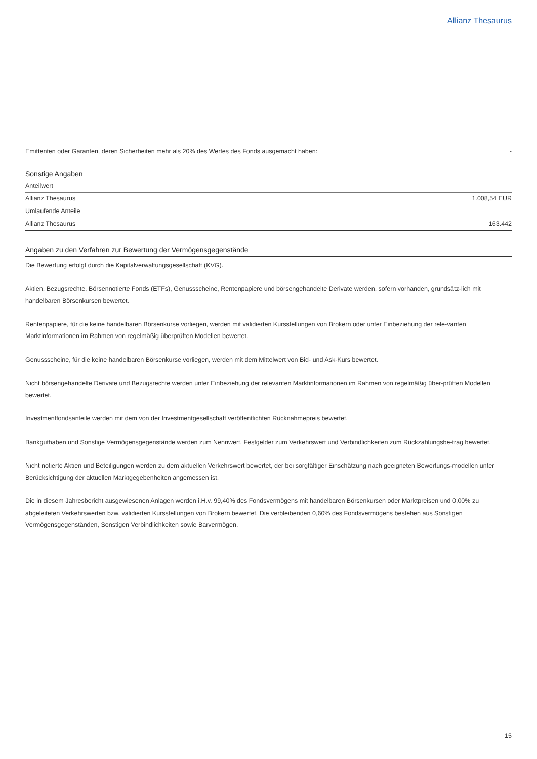Allianz Thesaurus
| Emittenten oder Garanten, deren Sicherheiten mehr als 20% des Wertes des Fonds ausgemacht haben: | - |
Sonstige Angaben
| Anteilwert | |
| Allianz Thesaurus | 1.008,54 EUR |
| Umlaufende Anteile | |
| Allianz Thesaurus | 163.442 |
Angaben zu den Verfahren zur Bewertung der Vermögensgegenstände
Die Bewertung erfolgt durch die Kapitalverwaltungsgesellschaft (KVG).
Aktien, Bezugsrechte, Börsennotierte Fonds (ETFs), Genussscheine, Rentenpapiere und börsengehandelte Derivate werden, sofern vorhanden, grundsätz-lich mit handelbaren Börsenkursen bewertet.
Rentenpapiere, für die keine handelbaren Börsenkurse vorliegen, werden mit validierten Kursstellungen von Brokern oder unter Einbeziehung der rele-vanten Marktinformationen im Rahmen von regelmäßig überprüften Modellen bewertet.
Genussscheine, für die keine handelbaren Börsenkurse vorliegen, werden mit dem Mittelwert von Bid- und Ask-Kurs bewertet.
Nicht börsengehandelte Derivate und Bezugsrechte werden unter Einbeziehung der relevanten Marktinformationen im Rahmen von regelmäßig über-prüften Modellen bewertet.
Investmentfondsanteile werden mit dem von der Investmentgesellschaft veröffentlichten Rücknahmepreis bewertet.
Bankguthaben und Sonstige Vermögensgegenstände werden zum Nennwert, Festgelder zum Verkehrswert und Verbindlichkeiten zum Rückzahlungsbe-trag bewertet.
Nicht notierte Aktien und Beteiligungen werden zu dem aktuellen Verkehrswert bewertet, der bei sorgfältiger Einschätzung nach geeigneten Bewertungs-modellen unter Berücksichtigung der aktuellen Marktgegebenheiten angemessen ist.
Die in diesem Jahresbericht ausgewiesenen Anlagen werden i.H.v. 99,40% des Fondsvermögens mit handelbaren Börsenkursen oder Marktpreisen und 0,00% zu abgeleiteten Verkehrswerten bzw. validierten Kursstellungen von Brokern bewertet. Die verbleibenden 0,60% des Fondsvermögens bestehen aus Sonstigen Vermögensgegenständen, Sonstigen Verbindlichkeiten sowie Barvermögen.
15